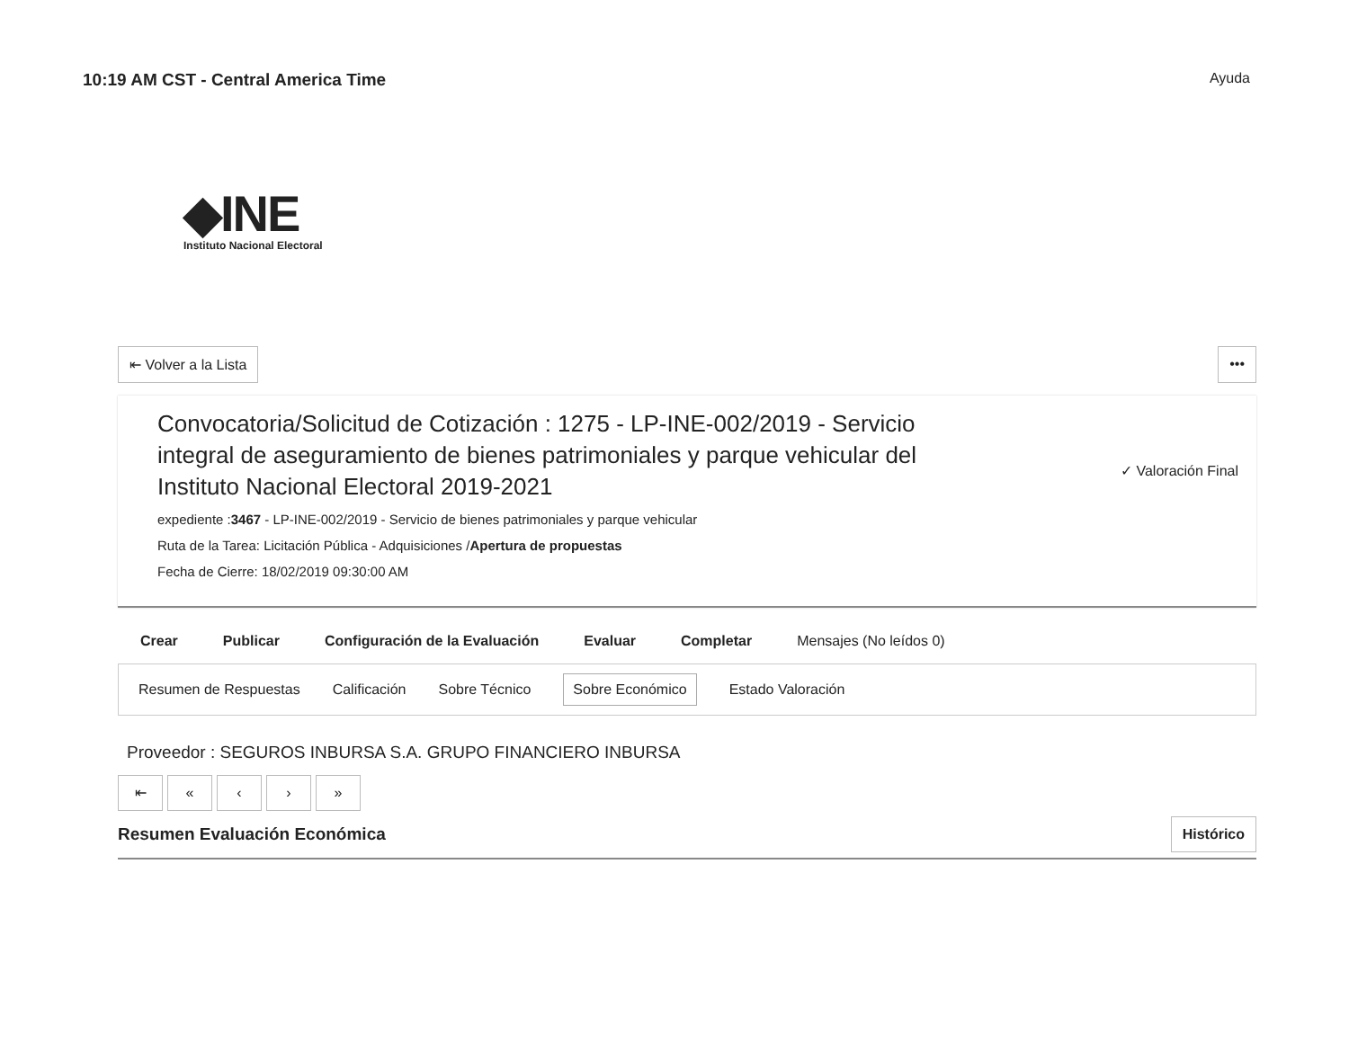10:19 AM CST - Central America Time Ayuda
◆INE
Instituto Nacional Electoral
⇤ Volver a la Lista •••
Convocatoria/Solicitud de Cotización : 1275 - LP-INE-002/2019 - Servicio integral de aseguramiento de bienes patrimoniales y parque vehicular del Instituto Nacional Electoral 2019-2021
expediente :3467 - LP-INE-002/2019 - Servicio de bienes patrimoniales y parque vehicular
Ruta de la Tarea: Licitación Pública - Adquisiciones /Apertura de propuestas
Fecha de Cierre: 18/02/2019 09:30:00 AM
✓ Valoración Final
Crear Publicar Configuración de la Evaluación Evaluar Completar Mensajes (No leídos 0)
Resumen de Respuestas Calificación Sobre Técnico Sobre Económico Estado Valoración
Proveedor : SEGUROS INBURSA S.A. GRUPO FINANCIERO INBURSA
⇤ « ‹ › »
Resumen Evaluación Económica Histórico